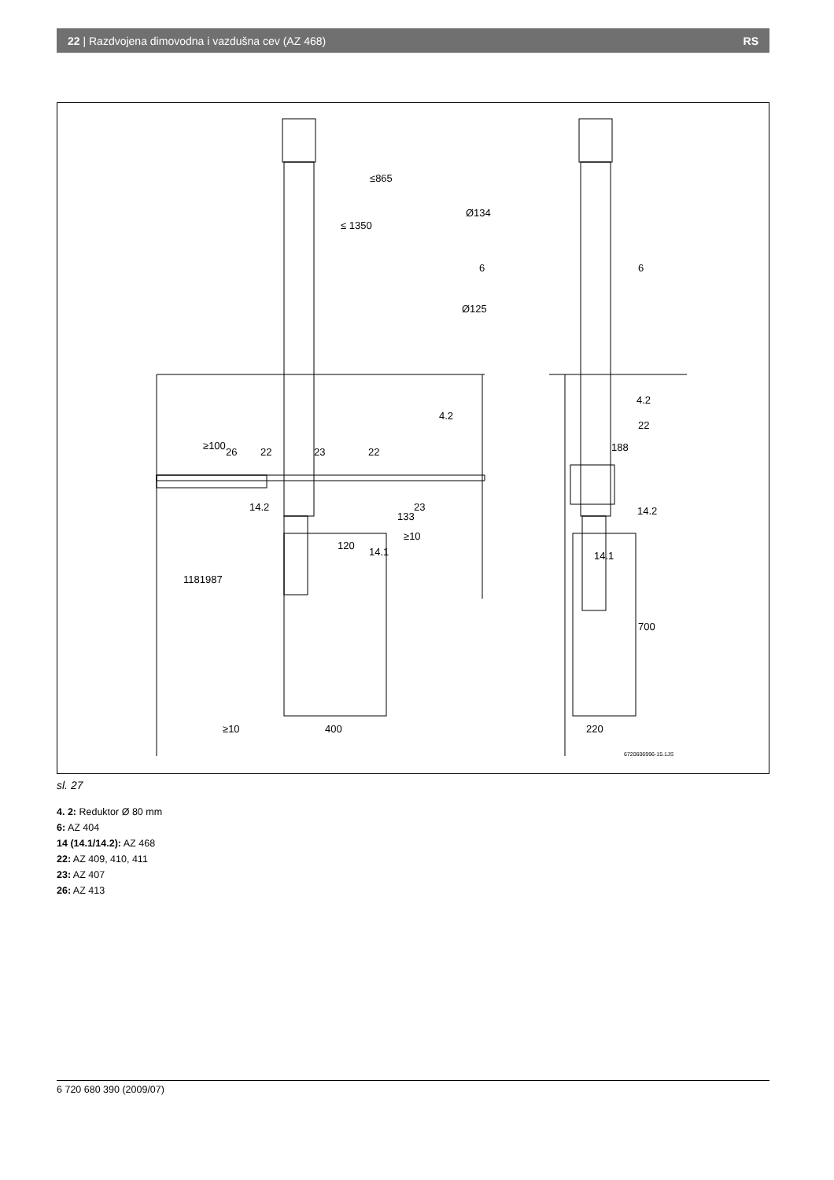22 | Razdvojena dimovodna i vazdušna cev (AZ 468) RS
Ø134
Ø125
6
6
4.2
4.2
22
26
22
23
22
23
14.2
14.2
120
14.1
14.1
≥10
188
≥10
400
220
≤865
≤ 1350
≥100
1181
987
133
700
6720606996-15.1JS
sl. 27
4. 2: Reduktor Ø 80 mm
6: AZ 404
14 (14.1/14.2): AZ 468
22: AZ 409, 410, 411
23: AZ 407
26: AZ 413
6 720 680 390 (2009/07)